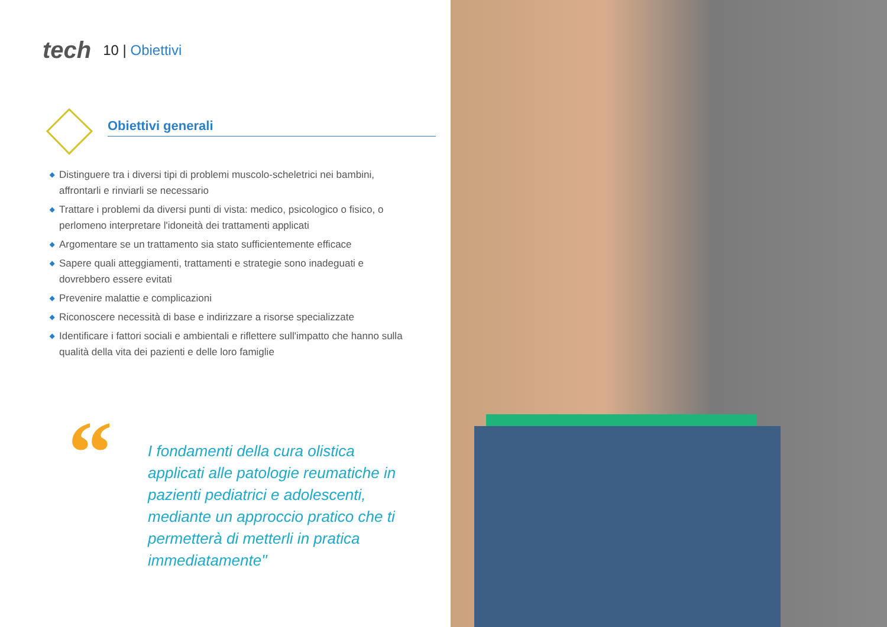tech
10 | Obiettivi
Obiettivi generali
◆ Distinguere tra i diversi tipi di problemi muscolo-scheletrici nei bambini, affrontarli e rinviarli se necessario
◆ Trattare i problemi da diversi punti di vista: medico, psicologico o fisico, o perlomeno interpretare l'idoneità dei trattamenti applicati
◆ Argomentare se un trattamento sia stato sufficientemente efficace
◆ Sapere quali atteggiamenti, trattamenti e strategie sono inadeguati e dovrebbero essere evitati
◆ Prevenire malattie e complicazioni
◆ Riconoscere necessità di base e indirizzare a risorse specializzate
◆ Identificare i fattori sociali e ambientali e riflettere sull'impatto che hanno sulla qualità della vita dei pazienti e delle loro famiglie
“
I fondamenti della cura olistica applicati alle patologie reumatiche in pazienti pediatrici e adolescenti, mediante un approccio pratico che ti permetterà di metterli in pratica immediatamente"